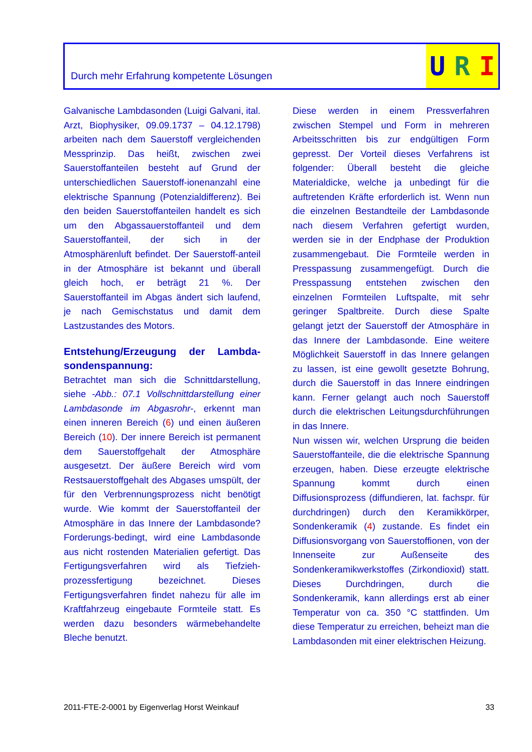Durch mehr Erfahrung kompetente Lösungen
U R I
Galvanische Lambdasonden (Luigi Galvani, ital. Arzt, Biophysiker, 09.09.1737 – 04.12.1798) arbeiten nach dem Sauerstoff vergleichenden Messprinzip. Das heißt, zwischen zwei Sauerstoffanteilen besteht auf Grund der unterschiedlichen Sauerstoff-ionenanzahl eine elektrische Spannung (Potenzialdifferenz). Bei den beiden Sauerstoffanteilen handelt es sich um den Abgassauerstoffanteil und dem Sauerstoffanteil, der sich in der Atmosphärenluft befindet. Der Sauerstoff-anteil in der Atmosphäre ist bekannt und überall gleich hoch, er beträgt 21 %. Der Sauerstoffanteil im Abgas ändert sich laufend, je nach Gemischstatus und damit dem Lastzustandes des Motors.
Entstehung/Erzeugung der Lambda-sondenspannung:
Betrachtet man sich die Schnittdarstellung, siehe -Abb.: 07.1 Vollschnittdarstellung einer Lambdasonde im Abgasrohr-, erkennt man einen inneren Bereich (6) und einen äußeren Bereich (10). Der innere Bereich ist permanent dem Sauerstoffgehalt der Atmosphäre ausgesetzt. Der äußere Bereich wird vom Restsauerstoffgehalt des Abgases umspült, der für den Verbrennungsprozess nicht benötigt wurde. Wie kommt der Sauerstoffanteil der Atmosphäre in das Innere der Lambdasonde? Forderungs-bedingt, wird eine Lambdasonde aus nicht rostenden Materialien gefertigt. Das Fertigungsverfahren wird als Tiefzieh-prozessfertigung bezeichnet. Dieses Fertigungsverfahren findet nahezu für alle im Kraftfahrzeug eingebaute Formteile statt. Es werden dazu besonders wärmebehandelte Bleche benutzt.
Diese werden in einem Pressverfahren zwischen Stempel und Form in mehreren Arbeitsschritten bis zur endgültigen Form gepresst. Der Vorteil dieses Verfahrens ist folgender: Überall besteht die gleiche Materialdicke, welche ja unbedingt für die auftretenden Kräfte erforderlich ist. Wenn nun die einzelnen Bestandteile der Lambdasonde nach diesem Verfahren gefertigt wurden, werden sie in der Endphase der Produktion zusammengebaut. Die Formteile werden in Presspassung zusammengefügt. Durch die Presspassung entstehen zwischen den einzelnen Formteilen Luftspalte, mit sehr geringer Spaltbreite. Durch diese Spalte gelangt jetzt der Sauerstoff der Atmosphäre in das Innere der Lambdasonde. Eine weitere Möglichkeit Sauerstoff in das Innere gelangen zu lassen, ist eine gewollt gesetzte Bohrung, durch die Sauerstoff in das Innere eindringen kann. Ferner gelangt auch noch Sauerstoff durch die elektrischen Leitungsdurchführungen in das Innere.
Nun wissen wir, welchen Ursprung die beiden Sauerstoffanteile, die die elektrische Spannung erzeugen, haben. Diese erzeugte elektrische Spannung kommt durch einen Diffusionsprozess (diffundieren, lat. fachspr. für durchdringen) durch den Keramikkörper, Sondenkeramik (4) zustande. Es findet ein Diffusionsvorgang von Sauerstoffionen, von der Innenseite zur Außenseite des Sondenkeramikwerkstoffes (Zirkondioxid) statt. Dieses Durchdringen, durch die Sondenkeramik, kann allerdings erst ab einer Temperatur von ca. 350 °C stattfinden. Um diese Temperatur zu erreichen, beheizt man die Lambdasonden mit einer elektrischen Heizung.
2011-FTE-2-0001 by Eigenverlag Horst Weinkauf 33